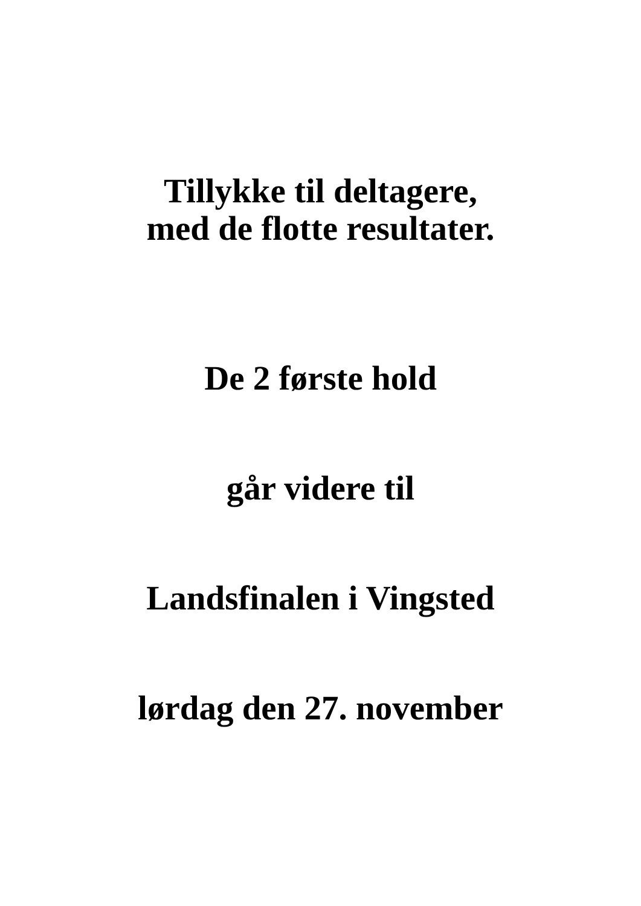Tillykke til deltagere,
med de flotte resultater.
De 2 første hold
går videre til
Landsfinalen i Vingsted
lørdag den 27. november